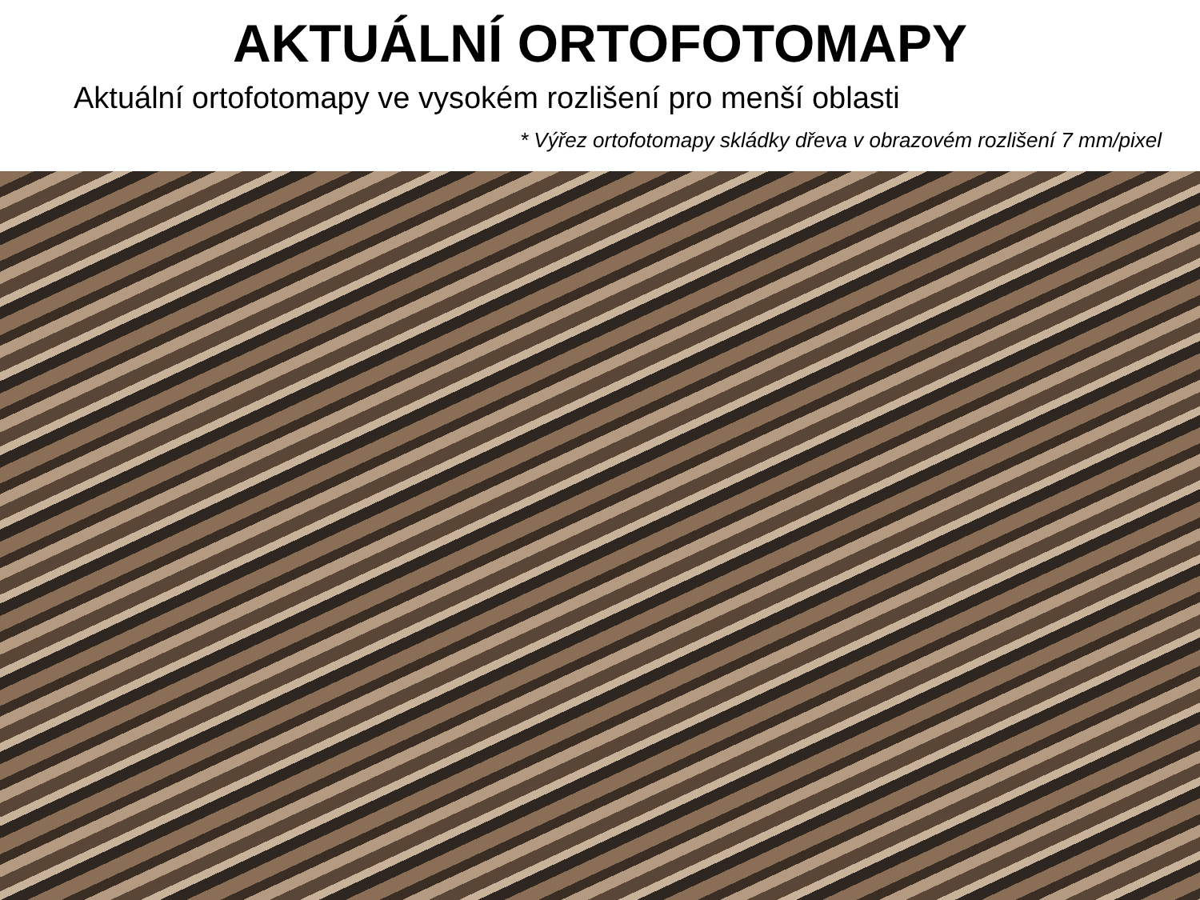AKTUÁLNÍ ORTOFOTOMAPY
Aktuální ortofotomapy ve vysokém rozlišení pro menší oblasti
* Výřez ortofotomapy skládky dřeva v obrazovém rozlišení 7 mm/pixel